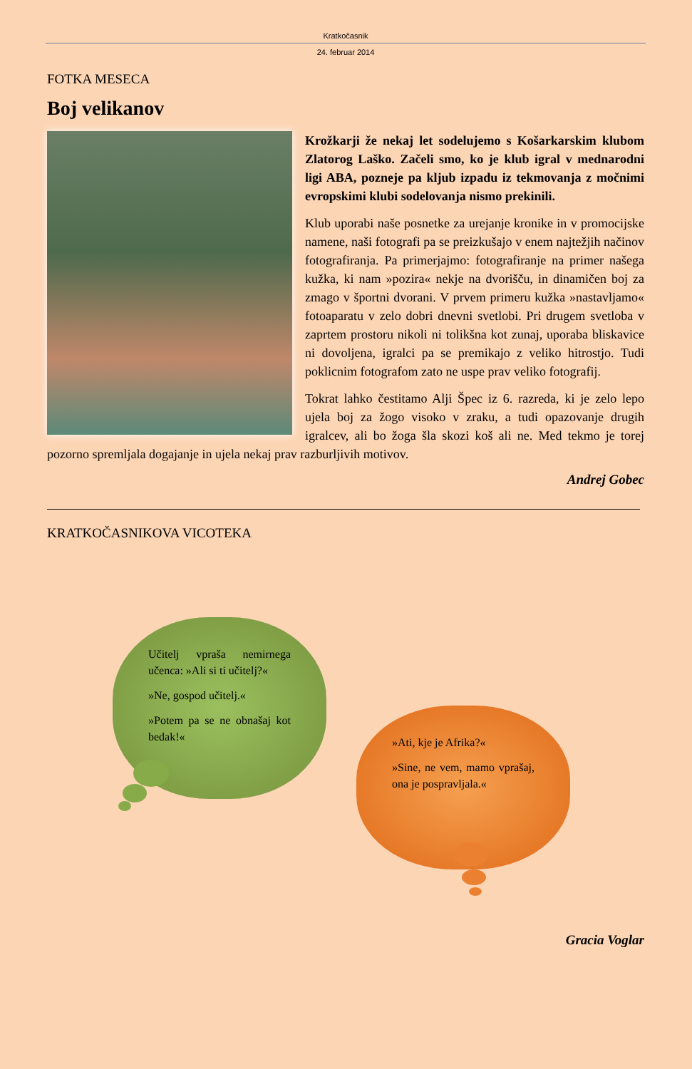Kratkočasnik
24. februar 2014
FOTKA MESECA
Boj velikanov
Krožkarji že nekaj let sodelujemo s Košarkarskim klubom Zlatorog Laško. Začeli smo, ko je klub igral v mednarodni ligi ABA, pozneje pa kljub izpadu iz tekmovanja z močnimi evropskimi klubi sodelovanja nismo prekinili.
Klub uporabi naše posnetke za urejanje kronike in v promocijske namene, naši fotografi pa se preizkušajo v enem najtežjih načinov fotografiranja. Pa primerjajmo: fotografiranje na primer našega kužka, ki nam »pozira« nekje na dvorišču, in dinamičen boj za zmago v športni dvorani. V prvem primeru kužka »nastavljamo« fotoaparatu v zelo dobri dnevni svetlobi. Pri drugem svetloba v zaprtem prostoru nikoli ni tolikšna kot zunaj, uporaba bliskavice ni dovoljena, igralci pa se premikajo z veliko hitrostjo. Tudi poklicnim fotografom zato ne uspe prav veliko fotografij.
Tokrat lahko čestitamo Alji Špec iz 6. razreda, ki je zelo lepo ujela boj za žogo visoko v zraku, a tudi opazovanje drugih igralcev, ali bo žoga šla skozi koš ali ne. Med tekmo je torej pozorno spremljala dogajanje in ujela nekaj prav razburljivih motivov.
Andrej Gobec
KRATKOČASNIKOVA VICOTEKA
Učitelj vpraša nemirnega učenca: »Ali si ti učitelj?«
»Ne, gospod učitelj.«
»Potem pa se ne obnašaj kot bedak!«
»Ati, kje je Afrika?«
»Sine, ne vem, mamo vprašaj, ona je pospravljala.«
Gracia Voglar